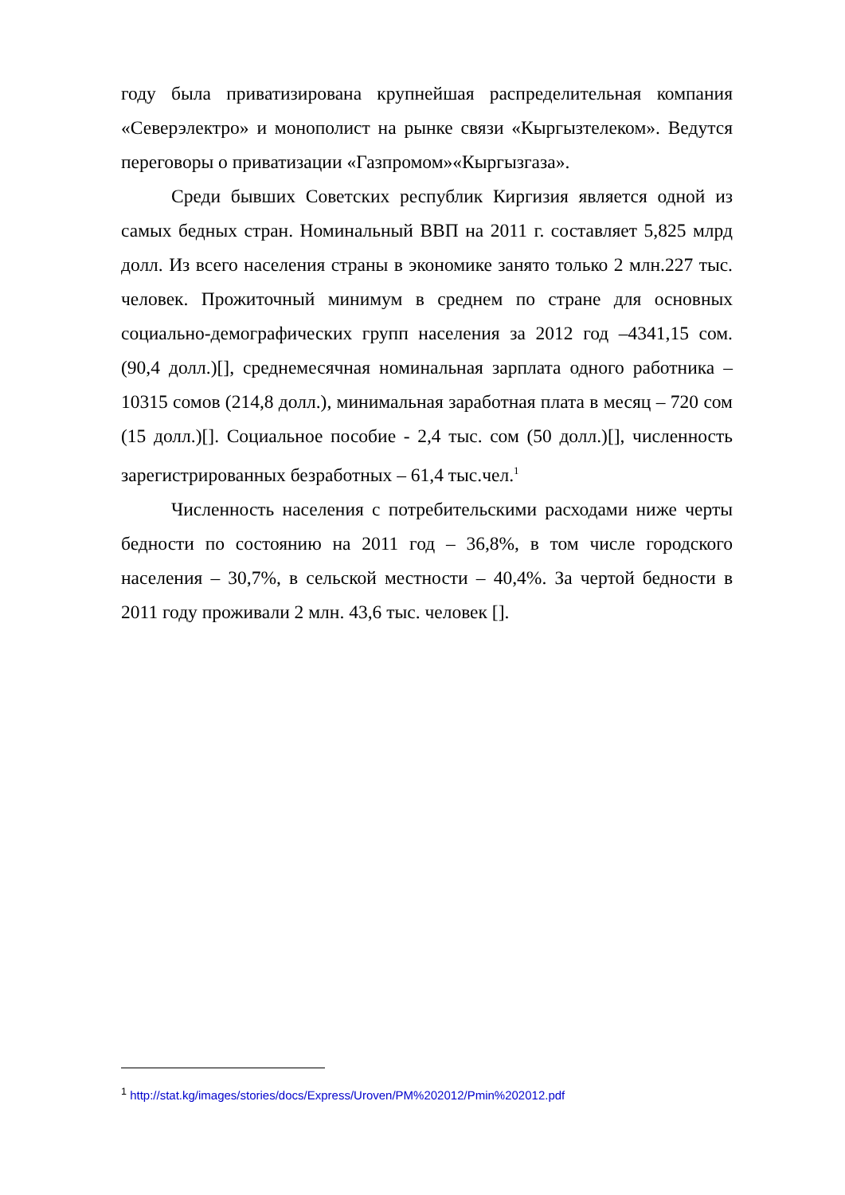году была приватизирована крупнейшая распределительная компания «Северэлектро» и монополист на рынке связи «Кыргызтелеком». Ведутся переговоры о приватизации «Газпромом»«Кыргызгаза».
Среди бывших Советских республик Киргизия является одной из самых бедных стран. Номинальный ВВП на 2011 г. составляет 5,825 млрд долл. Из всего населения страны в экономике занято только 2 млн.227 тыс. человек. Прожиточный минимум в среднем по стране для основных социально-демографических групп населения за 2012 год –4341,15 сом.(90,4 долл.)[], среднемесячная номинальная зарплата одного работника – 10315 сомов (214,8 долл.), минимальная заработная плата в месяц – 720 сом (15 долл.)[]. Социальное пособие - 2,4 тыс. сом (50 долл.)[], численность зарегистрированных безработных – 61,4 тыс.чел.<sup>1</sup>
Численность населения с потребительскими расходами ниже черты бедности по состоянию на 2011 год – 36,8%, в том числе городского населения – 30,7%, в сельской местности – 40,4%. За чертой бедности в 2011 году проживали 2 млн. 43,6 тыс. человек [].
<sup>1</sup> http://stat.kg/images/stories/docs/Express/Uroven/PM%202012/Pmin%202012.pdf